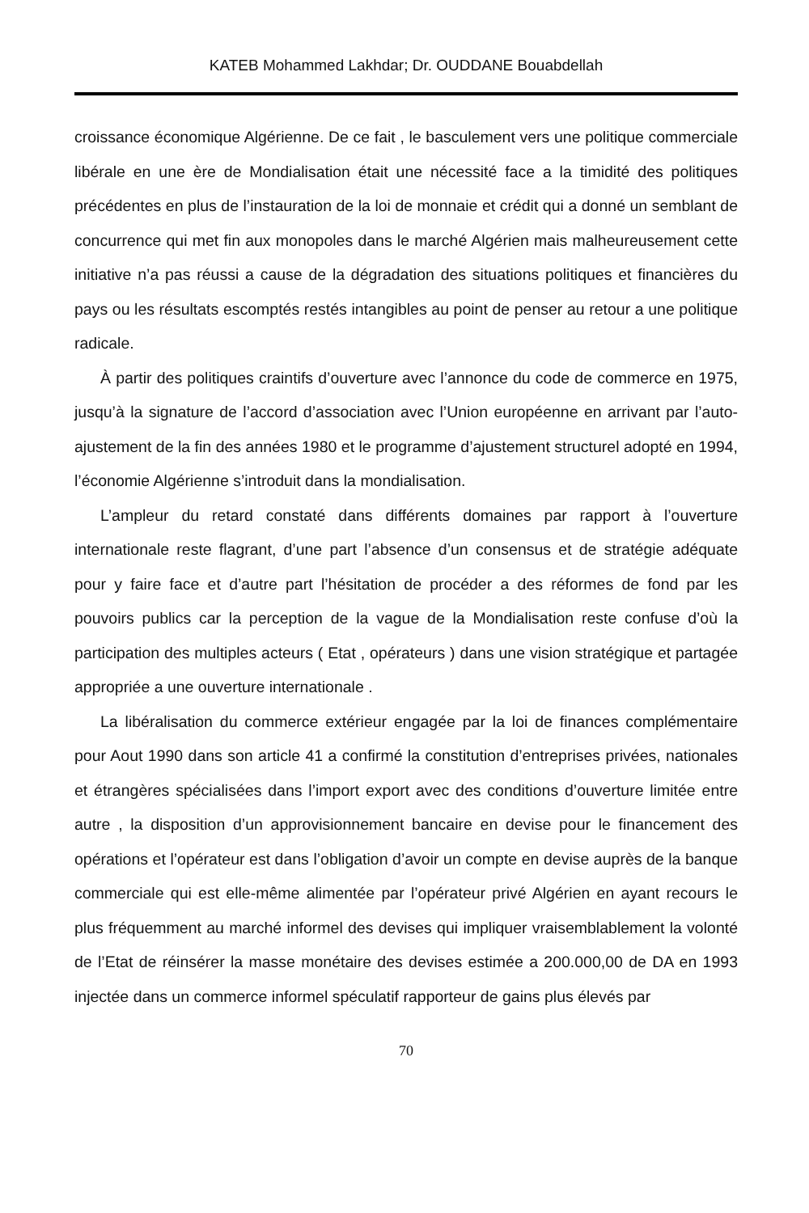KATEB Mohammed Lakhdar; Dr. OUDDANE Bouabdellah
croissance économique Algérienne. De ce fait , le basculement vers une politique commerciale libérale en une ère de Mondialisation était une nécessité face a la timidité des politiques précédentes en plus de l’instauration de la loi de monnaie et crédit qui a donné un semblant de concurrence qui met fin aux monopoles dans le marché Algérien mais malheureusement cette initiative n’a pas réussi a cause de la dégradation des situations politiques et financières du pays ou les résultats escomptés restés intangibles au point de penser au retour a une politique radicale.
À partir des politiques craintifs d’ouverture avec l’annonce du code de commerce en 1975, jusqu’à la signature de l’accord d’association avec l’Union européenne en arrivant par l’auto-ajustement de la fin des années 1980 et le programme d’ajustement structurel adopté en 1994, l’économie Algérienne s’introduit dans la mondialisation.
L’ampleur du retard constaté dans différents domaines par rapport à l’ouverture internationale reste flagrant, d’une part l’absence d’un consensus et de stratégie adéquate pour y faire face et d’autre part l’hésitation de procéder a des réformes de fond par les pouvoirs publics car la perception de la vague de la Mondialisation reste confuse d’où la participation des multiples acteurs ( Etat , opérateurs ) dans une vision stratégique et partagée appropriée a une ouverture internationale .
La libéralisation du commerce extérieur engagée par la loi de finances complémentaire pour Aout 1990 dans son article 41 a confirmé la constitution d’entreprises privées, nationales et étrangères spécialisées dans l’import export avec des conditions d’ouverture limitée entre autre , la disposition d’un approvisionnement bancaire en devise pour le financement des opérations et l’opérateur est dans l’obligation d’avoir un compte en devise auprès de la banque commerciale qui est elle-même alimentée par l’opérateur privé Algérien en ayant recours le plus fréquemment au marché informel des devises qui impliquer vraisemblablement la volonté de l’Etat de réinsérer la masse monétaire des devises estimée a 200.000,00 de DA en 1993 injectée dans un commerce informel spéculatif rapporteur de gains plus élevés par
70